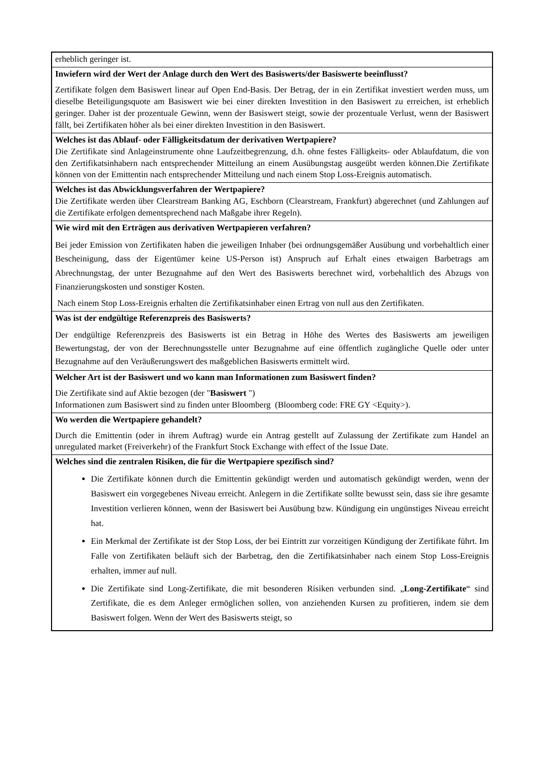erheblich geringer ist.
Inwiefern wird der Wert der Anlage durch den Wert des Basiswerts/der Basiswerte beeinflusst?
Zertifikate folgen dem Basiswert linear auf Open End-Basis. Der Betrag, der in ein Zertifikat investiert werden muss, um dieselbe Beteiligungsquote am Basiswert wie bei einer direkten Investition in den Basiswert zu erreichen, ist erheblich geringer. Daher ist der prozentuale Gewinn, wenn der Basiswert steigt, sowie der prozentuale Verlust, wenn der Basiswert fällt, bei Zertifikaten höher als bei einer direkten Investition in den Basiswert.
Welches ist das Ablauf- oder Fälligkeitsdatum der derivativen Wertpapiere?
Die Zertifikate sind Anlageinstrumente ohne Laufzeitbegrenzung, d.h. ohne festes Fälligkeits- oder Ablaufdatum, die von den Zertifikatsinhabern nach entsprechender Mitteilung an einem Ausübungstag ausgeübt werden können.Die Zertifikate können von der Emittentin nach entsprechender Mitteilung und nach einem Stop Loss-Ereignis automatisch.
Welches ist das Abwicklungsverfahren der Wertpapiere?
Die Zertifikate werden über Clearstream Banking AG, Eschborn (Clearstream, Frankfurt) abgerechnet (und Zahlungen auf die Zertifikate erfolgen dementsprechend nach Maßgabe ihrer Regeln).
Wie wird mit den Erträgen aus derivativen Wertpapieren verfahren?
Bei jeder Emission von Zertifikaten haben die jeweiligen Inhaber (bei ordnungsgemäßer Ausübung und vorbehaltlich einer Bescheinigung, dass der Eigentümer keine US-Person ist) Anspruch auf Erhalt eines etwaigen Barbetrags am Abrechnungstag, der unter Bezugnahme auf den Wert des Basiswerts berechnet wird, vorbehaltlich des Abzugs von Finanzierungskosten und sonstiger Kosten.
Nach einem Stop Loss-Ereignis erhalten die Zertifikatsinhaber einen Ertrag von null aus den Zertifikaten.
Was ist der endgültige Referenzpreis des Basiswerts?
Der endgültige Referenzpreis des Basiswerts ist ein Betrag in Höhe des Wertes des Basiswerts am jeweiligen Bewertungstag, der von der Berechnungsstelle unter Bezugnahme auf eine öffentlich zugängliche Quelle oder unter Bezugnahme auf den Veräußerungswert des maßgeblichen Basiswerts ermittelt wird.
Welcher Art ist der Basiswert und wo kann man Informationen zum Basiswert finden?
Die Zertifikate sind auf Aktie bezogen (der "Basiswert ")
Informationen zum Basiswert sind zu finden unter Bloomberg (Bloomberg code: FRE GY <Equity>).
Wo werden die Wertpapiere gehandelt?
Durch die Emittentin (oder in ihrem Auftrag) wurde ein Antrag gestellt auf Zulassung der Zertifikate zum Handel an unregulated market (Freiverkehr) of the Frankfurt Stock Exchange with effect of the Issue Date.
Welches sind die zentralen Risiken, die für die Wertpapiere spezifisch sind?
Die Zertifikate können durch die Emittentin gekündigt werden und automatisch gekündigt werden, wenn der Basiswert ein vorgegebenes Niveau erreicht. Anlegern in die Zertifikate sollte bewusst sein, dass sie ihre gesamte Investition verlieren können, wenn der Basiswert bei Ausübung bzw. Kündigung ein ungünstiges Niveau erreicht hat.
Ein Merkmal der Zertifikate ist der Stop Loss, der bei Eintritt zur vorzeitigen Kündigung der Zertifikate führt. Im Falle von Zertifikaten beläuft sich der Barbetrag, den die Zertifikatsinhaber nach einem Stop Loss-Ereignis erhalten, immer auf null.
Die Zertifikate sind Long-Zertifikate, die mit besonderen Risiken verbunden sind. „Long-Zertifikate“ sind Zertifikate, die es dem Anleger ermöglichen sollen, von anziehenden Kursen zu profitieren, indem sie dem Basiswert folgen. Wenn der Wert des Basiswerts steigt, so